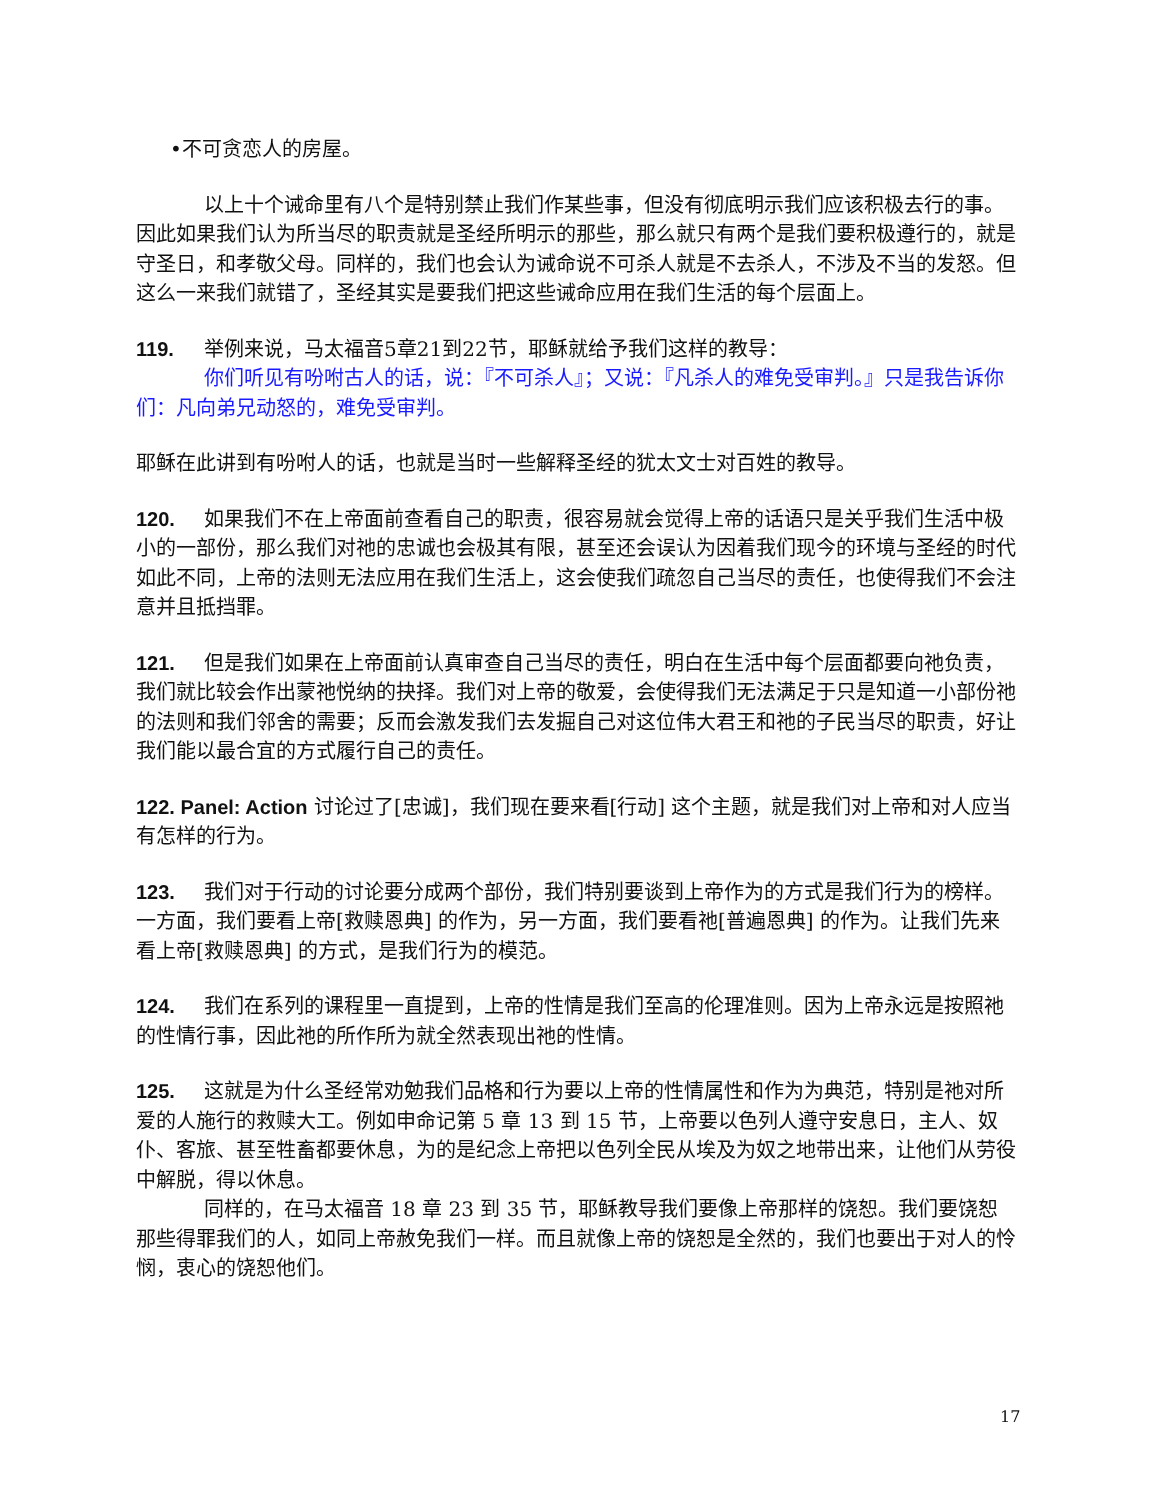•不可贪恋人的房屋。
以上十个诫命里有八个是特别禁止我们作某些事，但没有彻底明示我们应该积极去行的事。因此如果我们认为所当尽的职责就是圣经所明示的那些，那么就只有两个是我们要积极遵行的，就是守圣日，和孝敬父母。同样的，我们也会认为诫命说不可杀人就是不去杀人，不涉及不当的发怒。但这么一来我们就错了，圣经其实是要我们把这些诫命应用在我们生活的每个层面上。
119. 举例来说，马太福音5章21到22节，耶稣就给予我们这样的教导：
你们听见有吩咐古人的话，说：『不可杀人』；又说：『凡杀人的难免受审判。』只是我告诉你们：凡向弟兄动怒的，难免受审判。
耶稣在此讲到有吩咐人的话，也就是当时一些解释圣经的犹太文士对百姓的教导。
120. 如果我们不在上帝面前查看自己的职责，很容易就会觉得上帝的话语只是关乎我们生活中极小的一部份，那么我们对祂的忠诚也会极其有限，甚至还会误认为因着我们现今的环境与圣经的时代如此不同，上帝的法则无法应用在我们生活上，这会使我们疏忽自己当尽的责任，也使得我们不会注意并且抵挡罪。
121. 但是我们如果在上帝面前认真审查自己当尽的责任，明白在生活中每个层面都要向祂负责，我们就比较会作出蒙祂悦纳的抉择。我们对上帝的敬爱，会使得我们无法满足于只是知道一小部份祂的法则和我们邻舍的需要；反而会激发我们去发掘自己对这位伟大君王和祂的子民当尽的职责，好让我们能以最合宜的方式履行自己的责任。
122. Panel: Action 讨论过了[忠诚]，我们现在要来看[行动] 这个主题，就是我们对上帝和对人应当有怎样的行为。
123. 我们对于行动的讨论要分成两个部份，我们特别要谈到上帝作为的方式是我们行为的榜样。一方面，我们要看上帝[救赎恩典] 的作为，另一方面，我们要看祂[普遍恩典] 的作为。让我们先来看上帝[救赎恩典] 的方式，是我们行为的模范。
124. 我们在系列的课程里一直提到，上帝的性情是我们至高的伦理准则。因为上帝永远是按照祂的性情行事，因此祂的所作所为就全然表现出祂的性情。
125. 这就是为什么圣经常劝勉我们品格和行为要以上帝的性情属性和作为为典范，特别是祂对所爱的人施行的救赎大工。例如申命记第 5 章 13 到 15 节，上帝要以色列人遵守安息日，主人、奴仆、客旅、甚至牲畜都要休息，为的是纪念上帝把以色列全民从埃及为奴之地带出来，让他们从劳役中解脱，得以休息。
同样的，在马太福音 18 章 23 到 35 节，耶稣教导我们要像上帝那样的饶恕。我们要饶恕那些得罪我们的人，如同上帝赦免我们一样。而且就像上帝的饶恕是全然的，我们也要出于对人的怜悯，衷心的饶恕他们。
17